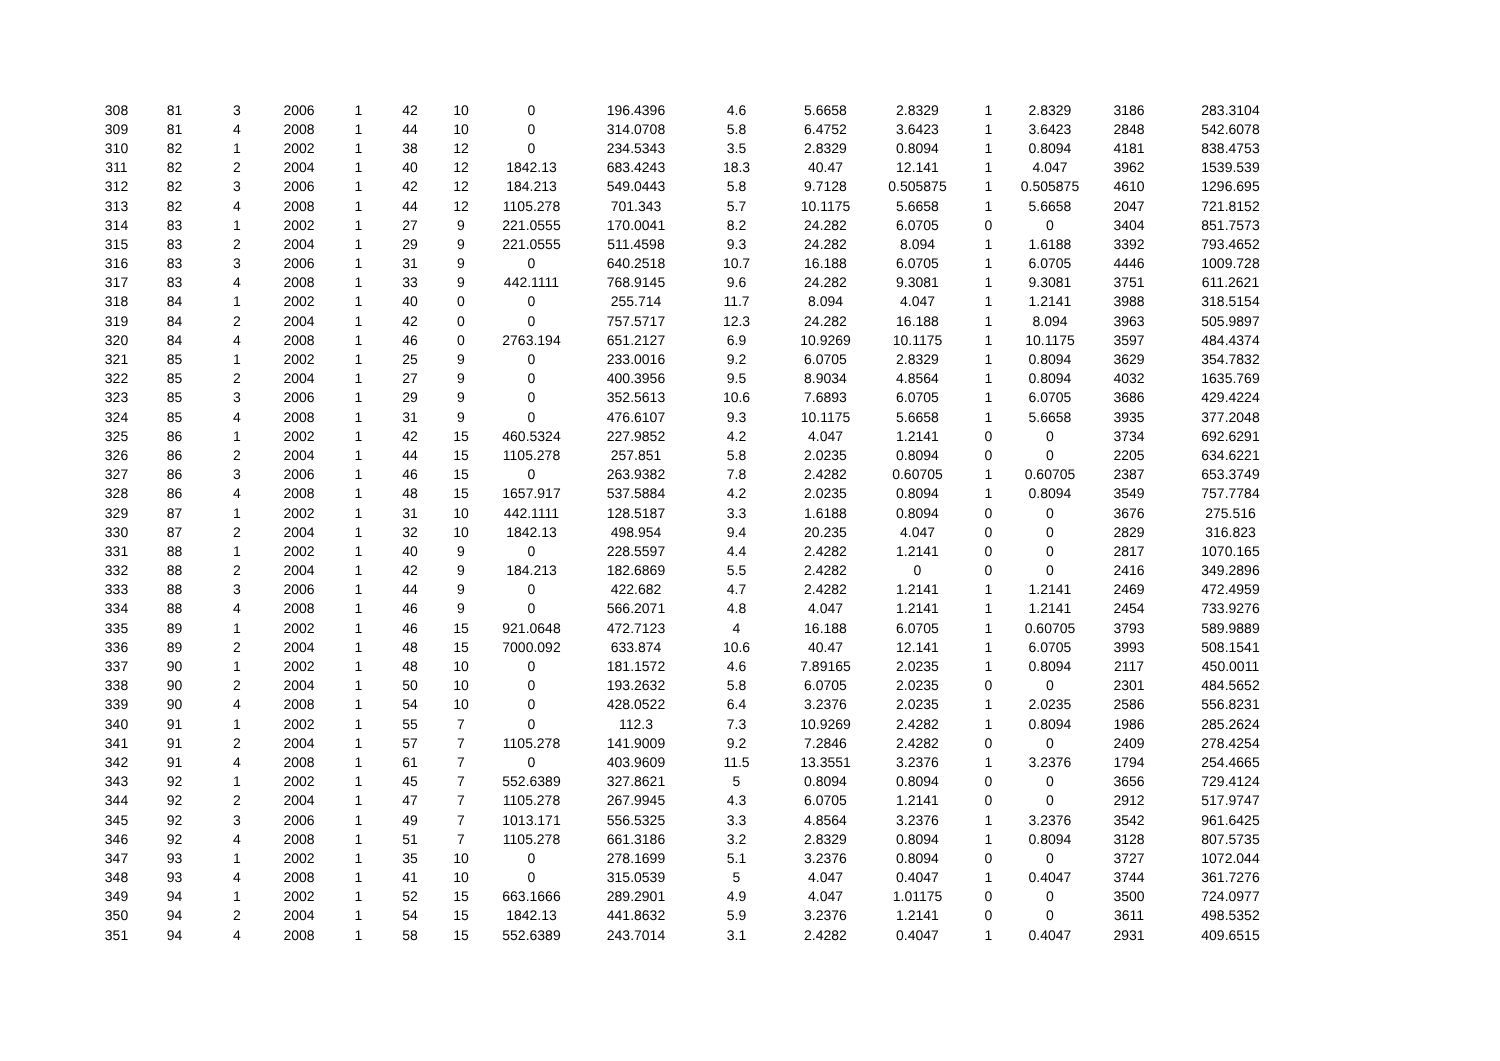| 308 | 81 | 3 | 2006 | 1 | 42 | 10 | 0 | 196.4396 | 4.6 | 5.6658 | 2.8329 | 1 | 2.8329 | 3186 | 283.3104 |
| 309 | 81 | 4 | 2008 | 1 | 44 | 10 | 0 | 314.0708 | 5.8 | 6.4752 | 3.6423 | 1 | 3.6423 | 2848 | 542.6078 |
| 310 | 82 | 1 | 2002 | 1 | 38 | 12 | 0 | 234.5343 | 3.5 | 2.8329 | 0.8094 | 1 | 0.8094 | 4181 | 838.4753 |
| 311 | 82 | 2 | 2004 | 1 | 40 | 12 | 1842.13 | 683.4243 | 18.3 | 40.47 | 12.141 | 1 | 4.047 | 3962 | 1539.539 |
| 312 | 82 | 3 | 2006 | 1 | 42 | 12 | 184.213 | 549.0443 | 5.8 | 9.7128 | 0.505875 | 1 | 0.505875 | 4610 | 1296.695 |
| 313 | 82 | 4 | 2008 | 1 | 44 | 12 | 1105.278 | 701.343 | 5.7 | 10.1175 | 5.6658 | 1 | 5.6658 | 2047 | 721.8152 |
| 314 | 83 | 1 | 2002 | 1 | 27 | 9 | 221.0555 | 170.0041 | 8.2 | 24.282 | 6.0705 | 0 | 0 | 3404 | 851.7573 |
| 315 | 83 | 2 | 2004 | 1 | 29 | 9 | 221.0555 | 511.4598 | 9.3 | 24.282 | 8.094 | 1 | 1.6188 | 3392 | 793.4652 |
| 316 | 83 | 3 | 2006 | 1 | 31 | 9 | 0 | 640.2518 | 10.7 | 16.188 | 6.0705 | 1 | 6.0705 | 4446 | 1009.728 |
| 317 | 83 | 4 | 2008 | 1 | 33 | 9 | 442.1111 | 768.9145 | 9.6 | 24.282 | 9.3081 | 1 | 9.3081 | 3751 | 611.2621 |
| 318 | 84 | 1 | 2002 | 1 | 40 | 0 | 0 | 255.714 | 11.7 | 8.094 | 4.047 | 1 | 1.2141 | 3988 | 318.5154 |
| 319 | 84 | 2 | 2004 | 1 | 42 | 0 | 0 | 757.5717 | 12.3 | 24.282 | 16.188 | 1 | 8.094 | 3963 | 505.9897 |
| 320 | 84 | 4 | 2008 | 1 | 46 | 0 | 2763.194 | 651.2127 | 6.9 | 10.9269 | 10.1175 | 1 | 10.1175 | 3597 | 484.4374 |
| 321 | 85 | 1 | 2002 | 1 | 25 | 9 | 0 | 233.0016 | 9.2 | 6.0705 | 2.8329 | 1 | 0.8094 | 3629 | 354.7832 |
| 322 | 85 | 2 | 2004 | 1 | 27 | 9 | 0 | 400.3956 | 9.5 | 8.9034 | 4.8564 | 1 | 0.8094 | 4032 | 1635.769 |
| 323 | 85 | 3 | 2006 | 1 | 29 | 9 | 0 | 352.5613 | 10.6 | 7.6893 | 6.0705 | 1 | 6.0705 | 3686 | 429.4224 |
| 324 | 85 | 4 | 2008 | 1 | 31 | 9 | 0 | 476.6107 | 9.3 | 10.1175 | 5.6658 | 1 | 5.6658 | 3935 | 377.2048 |
| 325 | 86 | 1 | 2002 | 1 | 42 | 15 | 460.5324 | 227.9852 | 4.2 | 4.047 | 1.2141 | 0 | 0 | 3734 | 692.6291 |
| 326 | 86 | 2 | 2004 | 1 | 44 | 15 | 1105.278 | 257.851 | 5.8 | 2.0235 | 0.8094 | 0 | 0 | 2205 | 634.6221 |
| 327 | 86 | 3 | 2006 | 1 | 46 | 15 | 0 | 263.9382 | 7.8 | 2.4282 | 0.60705 | 1 | 0.60705 | 2387 | 653.3749 |
| 328 | 86 | 4 | 2008 | 1 | 48 | 15 | 1657.917 | 537.5884 | 4.2 | 2.0235 | 0.8094 | 1 | 0.8094 | 3549 | 757.7784 |
| 329 | 87 | 1 | 2002 | 1 | 31 | 10 | 442.1111 | 128.5187 | 3.3 | 1.6188 | 0.8094 | 0 | 0 | 3676 | 275.516 |
| 330 | 87 | 2 | 2004 | 1 | 32 | 10 | 1842.13 | 498.954 | 9.4 | 20.235 | 4.047 | 0 | 0 | 2829 | 316.823 |
| 331 | 88 | 1 | 2002 | 1 | 40 | 9 | 0 | 228.5597 | 4.4 | 2.4282 | 1.2141 | 0 | 0 | 2817 | 1070.165 |
| 332 | 88 | 2 | 2004 | 1 | 42 | 9 | 184.213 | 182.6869 | 5.5 | 2.4282 | 0 | 0 | 0 | 2416 | 349.2896 |
| 333 | 88 | 3 | 2006 | 1 | 44 | 9 | 0 | 422.682 | 4.7 | 2.4282 | 1.2141 | 1 | 1.2141 | 2469 | 472.4959 |
| 334 | 88 | 4 | 2008 | 1 | 46 | 9 | 0 | 566.2071 | 4.8 | 4.047 | 1.2141 | 1 | 1.2141 | 2454 | 733.9276 |
| 335 | 89 | 1 | 2002 | 1 | 46 | 15 | 921.0648 | 472.7123 | 4 | 16.188 | 6.0705 | 1 | 0.60705 | 3793 | 589.9889 |
| 336 | 89 | 2 | 2004 | 1 | 48 | 15 | 7000.092 | 633.874 | 10.6 | 40.47 | 12.141 | 1 | 6.0705 | 3993 | 508.1541 |
| 337 | 90 | 1 | 2002 | 1 | 48 | 10 | 0 | 181.1572 | 4.6 | 7.89165 | 2.0235 | 1 | 0.8094 | 2117 | 450.0011 |
| 338 | 90 | 2 | 2004 | 1 | 50 | 10 | 0 | 193.2632 | 5.8 | 6.0705 | 2.0235 | 0 | 0 | 2301 | 484.5652 |
| 339 | 90 | 4 | 2008 | 1 | 54 | 10 | 0 | 428.0522 | 6.4 | 3.2376 | 2.0235 | 1 | 2.0235 | 2586 | 556.8231 |
| 340 | 91 | 1 | 2002 | 1 | 55 | 7 | 0 | 112.3 | 7.3 | 10.9269 | 2.4282 | 1 | 0.8094 | 1986 | 285.2624 |
| 341 | 91 | 2 | 2004 | 1 | 57 | 7 | 1105.278 | 141.9009 | 9.2 | 7.2846 | 2.4282 | 0 | 0 | 2409 | 278.4254 |
| 342 | 91 | 4 | 2008 | 1 | 61 | 7 | 0 | 403.9609 | 11.5 | 13.3551 | 3.2376 | 1 | 3.2376 | 1794 | 254.4665 |
| 343 | 92 | 1 | 2002 | 1 | 45 | 7 | 552.6389 | 327.8621 | 5 | 0.8094 | 0.8094 | 0 | 0 | 3656 | 729.4124 |
| 344 | 92 | 2 | 2004 | 1 | 47 | 7 | 1105.278 | 267.9945 | 4.3 | 6.0705 | 1.2141 | 0 | 0 | 2912 | 517.9747 |
| 345 | 92 | 3 | 2006 | 1 | 49 | 7 | 1013.171 | 556.5325 | 3.3 | 4.8564 | 3.2376 | 1 | 3.2376 | 3542 | 961.6425 |
| 346 | 92 | 4 | 2008 | 1 | 51 | 7 | 1105.278 | 661.3186 | 3.2 | 2.8329 | 0.8094 | 1 | 0.8094 | 3128 | 807.5735 |
| 347 | 93 | 1 | 2002 | 1 | 35 | 10 | 0 | 278.1699 | 5.1 | 3.2376 | 0.8094 | 0 | 0 | 3727 | 1072.044 |
| 348 | 93 | 4 | 2008 | 1 | 41 | 10 | 0 | 315.0539 | 5 | 4.047 | 0.4047 | 1 | 0.4047 | 3744 | 361.7276 |
| 349 | 94 | 1 | 2002 | 1 | 52 | 15 | 663.1666 | 289.2901 | 4.9 | 4.047 | 1.01175 | 0 | 0 | 3500 | 724.0977 |
| 350 | 94 | 2 | 2004 | 1 | 54 | 15 | 1842.13 | 441.8632 | 5.9 | 3.2376 | 1.2141 | 0 | 0 | 3611 | 498.5352 |
| 351 | 94 | 4 | 2008 | 1 | 58 | 15 | 552.6389 | 243.7014 | 3.1 | 2.4282 | 0.4047 | 1 | 0.4047 | 2931 | 409.6515 |